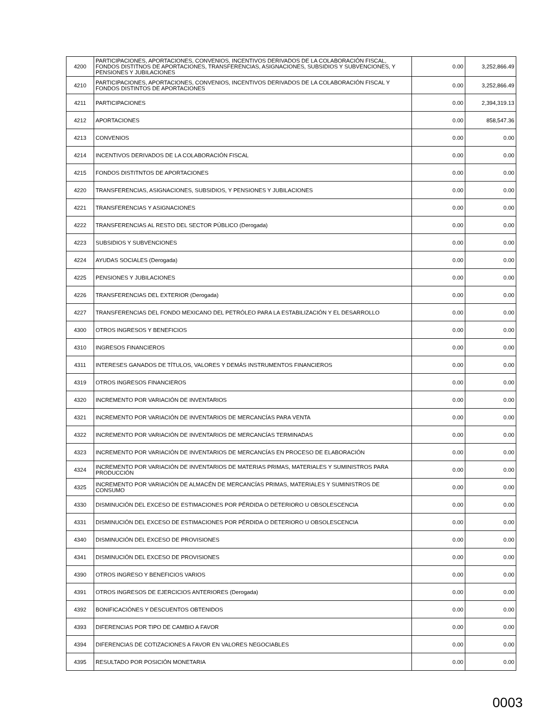| 4200 | PARTICIPACIONES, APORTACIONES, CONVENIOS, INCENTIVOS DERIVADOS DE LA COLABORACIÓN FISCAL, FONDOS DISTITNOS DE APORTACIONES, TRANSFERENCIAS, ASIGNACIONES, SUBSIDIOS Y SUBVENCIONES, Y PENSIONES Y JUBILACIONES | 0.00 | 3,252,866.49 |
| 4210 | PARTICIPACIONES, APORTACIONES, CONVENIOS, INCENTIVOS DERIVADOS DE LA COLABORACIÓN FISCAL Y FONDOS DISTINTOS DE APORTACIONES | 0.00 | 3,252,866.49 |
| 4211 | PARTICIPACIONES | 0.00 | 2,394,319.13 |
| 4212 | APORTACIONES | 0.00 | 858,547.36 |
| 4213 | CONVENIOS | 0.00 | 0.00 |
| 4214 | INCENTIVOS DERIVADOS DE LA COLABORACIÓN FISCAL | 0.00 | 0.00 |
| 4215 | FONDOS DISTITNTOS DE APORTACIONES | 0.00 | 0.00 |
| 4220 | TRANSFERENCIAS, ASIGNACIONES, SUBSIDIOS, Y PENSIONES Y JUBILACIONES | 0.00 | 0.00 |
| 4221 | TRANSFERENCIAS Y ASIGNACIONES | 0.00 | 0.00 |
| 4222 | TRANSFERENCIAS AL RESTO DEL SECTOR PÚBLICO (Derogada) | 0.00 | 0.00 |
| 4223 | SUBSIDIOS Y SUBVENCIONES | 0.00 | 0.00 |
| 4224 | AYUDAS SOCIALES (Derogada) | 0.00 | 0.00 |
| 4225 | PENSIONES Y JUBILACIONES | 0.00 | 0.00 |
| 4226 | TRANSFERENCIAS DEL EXTERIOR (Derogada) | 0.00 | 0.00 |
| 4227 | TRANSFERENCIAS DEL FONDO MEXICANO DEL PETRÓLEO PARA LA ESTABILIZACIÓN Y EL DESARROLLO | 0.00 | 0.00 |
| 4300 | OTROS INGRESOS Y BENEFICIOS | 0.00 | 0.00 |
| 4310 | INGRESOS FINANCIEROS | 0.00 | 0.00 |
| 4311 | INTERESES GANADOS DE TÍTULOS, VALORES Y DEMÁS INSTRUMENTOS FINANCIEROS | 0.00 | 0.00 |
| 4319 | OTROS INGRESOS FINANCIEROS | 0.00 | 0.00 |
| 4320 | INCREMENTO POR VARIACIÓN DE INVENTARIOS | 0.00 | 0.00 |
| 4321 | INCREMENTO POR VARIACIÓN DE INVENTARIOS DE MERCANCÍAS PARA VENTA | 0.00 | 0.00 |
| 4322 | INCREMENTO POR VARIACIÓN DE INVENTARIOS DE MERCANCÍAS TERMINADAS | 0.00 | 0.00 |
| 4323 | INCREMENTO POR VARIACIÓN DE INVENTARIOS DE MERCANCÍAS EN PROCESO DE ELABORACIÓN | 0.00 | 0.00 |
| 4324 | INCREMENTO POR VARIACIÓN DE INVENTARIOS DE MATERIAS PRIMAS, MATERIALES Y SUMINISTROS PARA PRODUCCIÓN | 0.00 | 0.00 |
| 4325 | INCREMENTO POR VARIACIÓN DE ALMACÉN DE MERCANCÍAS PRIMAS, MATERIALES Y SUMINISTROS DE CONSUMO | 0.00 | 0.00 |
| 4330 | DISMINUCIÓN DEL EXCESO DE ESTIMACIONES POR PÉRDIDA O DETERIORO U OBSOLESCENCIA | 0.00 | 0.00 |
| 4331 | DISMINUCIÓN DEL EXCESO DE ESTIMACIONES POR PÉRDIDA O DETERIORO U OBSOLESCENCIA | 0.00 | 0.00 |
| 4340 | DISMINUCIÓN DEL EXCESO DE PROVISIONES | 0.00 | 0.00 |
| 4341 | DISMINUCIÓN DEL EXCESO DE PROVISIONES | 0.00 | 0.00 |
| 4390 | OTROS INGRESO Y BENEFICIOS VARIOS | 0.00 | 0.00 |
| 4391 | OTROS INGRESOS DE EJERCICIOS ANTERIORES (Derogada) | 0.00 | 0.00 |
| 4392 | BONIFICACIÓNES Y DESCUENTOS OBTENIDOS | 0.00 | 0.00 |
| 4393 | DIFERENCIAS POR TIPO DE CAMBIO A FAVOR | 0.00 | 0.00 |
| 4394 | DIFERENCIAS DE COTIZACIONES A FAVOR EN VALORES NEGOCIABLES | 0.00 | 0.00 |
| 4395 | RESULTADO POR POSICIÓN MONETARIA | 0.00 | 0.00 |
0003